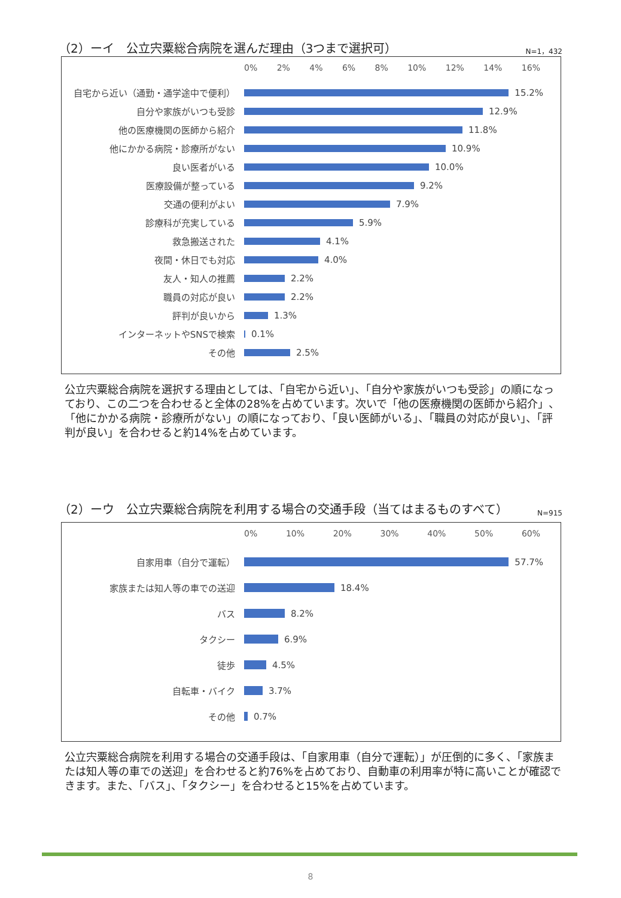（2）ーイ　公立宍粟総合病院を選んだ理由（3つまで選択可） N=1，432
0% 2% 4% 6% 8% 10% 12% 14% 16%
自宅から近い（通勤・通学途中で便利） 15.2%
自分や家族がいつも受診 12.9%
他の医療機関の医師から紹介 11.8%
他にかかる病院・診療所がない 10.9%
良い医者がいる 10.0%
医療設備が整っている 9.2%
交通の便利がよい 7.9%
診療科が充実している 5.9%
救急搬送された 4.1%
夜間・休日でも対応 4.0%
友人・知人の推薦 2.2%
職員の対応が良い 2.2%
評判が良いから 1.3%
インターネットやSNSで検索 0.1%
その他 2.5%
公立宍粟総合病院を選択する理由としては、「自宅から近い」、「自分や家族がいつも受診」の順になっており、この二つを合わせると全体の28%を占めています。次いで「他の医療機関の医師から紹介」、「他にかかる病院・診療所がない」の順になっており、「良い医師がいる」、「職員の対応が良い」、「評判が良い」を合わせると約14%を占めています。
（2）ーウ　公立宍粟総合病院を利用する場合の交通手段（当てはまるものすべて） N=915
0% 10% 20% 30% 40% 50% 60%
自家用車（自分で運転） 57.7%
家族または知人等の車での送迎 18.4%
バス 8.2%
タクシー 6.9%
徒歩 4.5%
自転車・バイク 3.7%
その他 0.7%
公立宍粟総合病院を利用する場合の交通手段は、「自家用車（自分で運転）」が圧倒的に多く、「家族または知人等の車での送迎」を合わせると約76%を占めており、自動車の利用率が特に高いことが確認できます。また、「バス」、「タクシー」を合わせると15%を占めています。
8